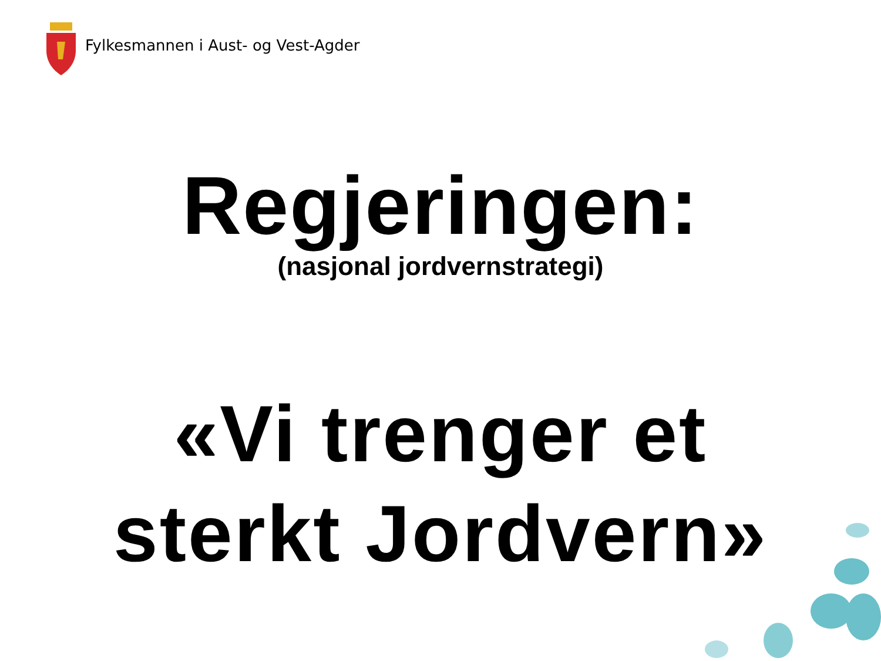Fylkesmannen i Aust- og Vest-Agder
Regjeringen:
(nasjonal jordvernstrategi)
«Vi trenger et
sterkt Jordvern»